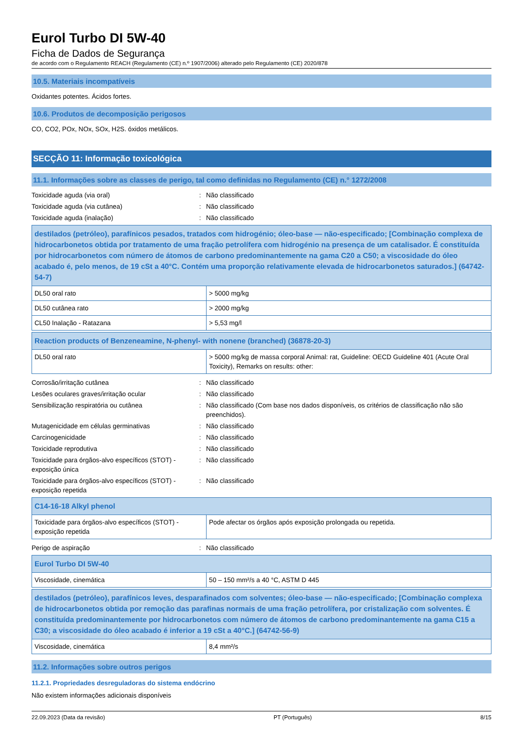Eurol Turbo DI 5W-40
Ficha de Dados de Segurança
de acordo com o Regulamento REACH (Regulamento (CE) n.º 1907/2006) alterado pelo Regulamento (CE) 2020/878
10.5. Materiais incompatíveis
Oxidantes potentes. Ácidos fortes.
10.6. Produtos de decomposição perigosos
CO, CO2, POx, NOx, SOx, H2S. óxidos metálicos.
SECÇÃO 11: Informação toxicológica
11.1. Informações sobre as classes de perigo, tal como definidas no Regulamento (CE) n.° 1272/2008
Toxicidade aguda (via oral)
:
Não classificado
Toxicidade aguda (via cutânea)
:
Não classificado
Toxicidade aguda (inalação)
:
Não classificado
| destilados (petróleo), parafínicos pesados, tratados com hidrogénio; óleo-base — não-especificado; [Combinação complexa de hidrocarbonetos obtida por tratamento de uma fração petrolífera com hidrogénio na presença de um catalisador. É constituída por hidrocarbonetos com número de átomos de carbono predominantemente na gama C20 a C50; a viscosidade do óleo acabado é, pelo menos, de 19 cSt a 40°C. Contém uma proporção relativamente elevada de hidrocarbonetos saturados.] (64742-54-7) | |
| --- | --- |
| DL50 oral rato | > 5000 mg/kg |
| DL50 cutânea rato | > 2000 mg/kg |
| CL50 Inalação - Ratazana | > 5,53 mg/l |
| Reaction products of Benzeneamine, N-phenyl- with nonene (branched) (36878-20-3) | |
| --- | --- |
| DL50 oral rato | > 5000 mg/kg de massa corporal Animal: rat, Guideline: OECD Guideline 401 (Acute Oral Toxicity), Remarks on results: other: |
Corrosão/irritação cutânea
:
Não classificado
Lesões oculares graves/irritação ocular
:
Não classificado
Sensibilização respiratória ou cutânea
:
Não classificado (Com base nos dados disponíveis, os critérios de classificação não são preenchidos).
Mutagenicidade em células germinativas
:
Não classificado
Carcinogenicidade
:
Não classificado
Toxicidade reprodutiva
:
Não classificado
Toxicidade para órgãos-alvo específicos (STOT) - exposição única
:
Não classificado
Toxicidade para órgãos-alvo específicos (STOT) - exposição repetida
:
Não classificado
| C14-16-18 Alkyl phenol | |
| --- | --- |
| Toxicidade para órgãos-alvo específicos (STOT) - exposição repetida | Pode afectar os órgãos após exposição prolongada ou repetida. |
Perigo de aspiração
:
Não classificado
| Eurol Turbo DI 5W-40 | |
| --- | --- |
| Viscosidade, cinemática | 50 – 150 mm²/s a 40 °C, ASTM D 445 |
| destilados (petróleo), parafínicos leves, desparafinados com solventes; óleo-base — não-especificado; [Combinação complexa de hidrocarbonetos obtida por remoção das parafinas normais de uma fração petrolífera, por cristalização com solventes. É constituída predominantemente por hidrocarbonetos com número de átomos de carbono predominantemente na gama C15 a C30; a viscosidade do óleo acabado é inferior a 19 cSt a 40°C.] (64742-56-9) | |
| --- | --- |
| Viscosidade, cinemática | 8,4 mm²/s |
11.2. Informações sobre outros perigos
11.2.1. Propriedades desreguladoras do sistema endócrino
Não existem informações adicionais disponíveis
22.09.2023 (Data da revisão) PT (Português) 8/15